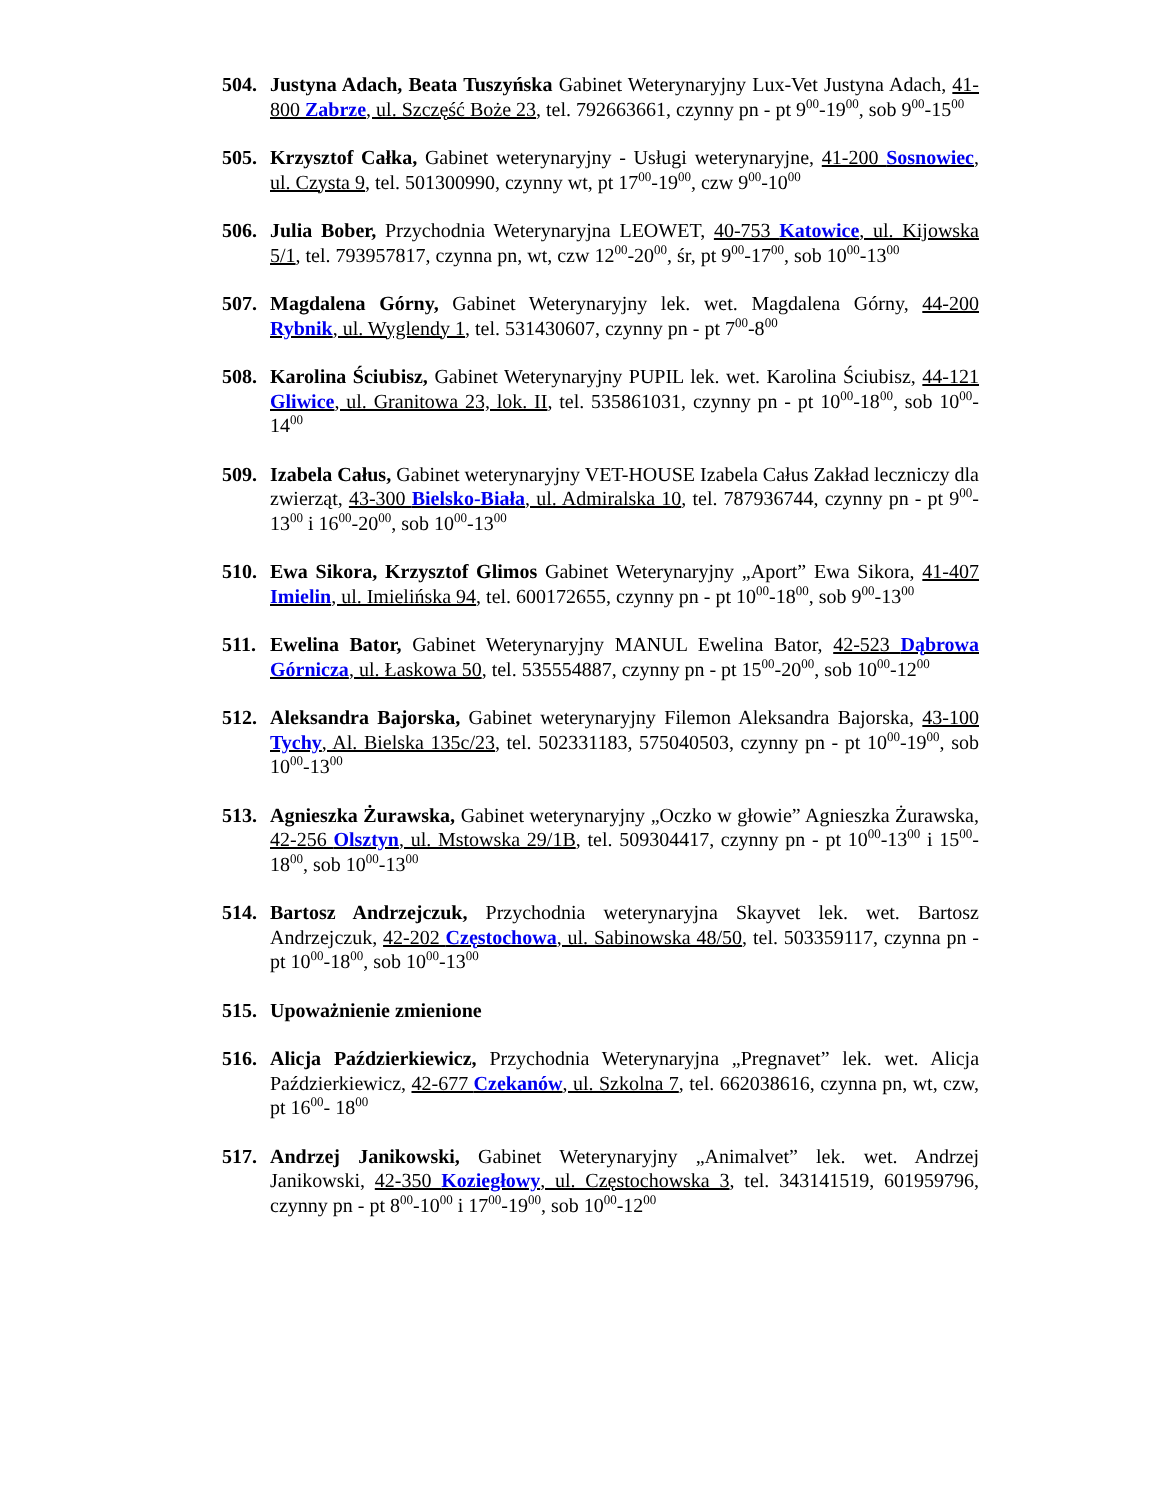504. Justyna Adach, Beata Tuszyńska Gabinet Weterynaryjny Lux-Vet Justyna Adach, 41-800 Zabrze, ul. Szczęść Boże 23, tel. 792663661, czynny pn - pt 9<sup>00</sup>-19<sup>00</sup>, sob 9<sup>00</sup>-15<sup>00</sup>
505. Krzysztof Całka, Gabinet weterynaryjny - Usługi weterynaryjne, 41-200 Sosnowiec, ul. Czysta 9, tel. 501300990, czynny wt, pt 17<sup>00</sup>-19<sup>00</sup>, czw 9<sup>00</sup>-10<sup>00</sup>
506. Julia Bober, Przychodnia Weterynaryjna LEOWET, 40-753 Katowice, ul. Kijowska 5/1, tel. 793957817, czynna pn, wt, czw 12<sup>00</sup>-20<sup>00</sup>, śr, pt 9<sup>00</sup>-17<sup>00</sup>, sob 10<sup>00</sup>-13<sup>00</sup>
507. Magdalena Górny, Gabinet Weterynaryjny lek. wet. Magdalena Górny, 44-200 Rybnik, ul. Wyglendy 1, tel. 531430607, czynny pn - pt 7<sup>00</sup>-8<sup>00</sup>
508. Karolina Ściubisz, Gabinet Weterynaryjny PUPIL lek. wet. Karolina Ściubisz, 44-121 Gliwice, ul. Granitowa 23, lok. II, tel. 535861031, czynny pn - pt 10<sup>00</sup>-18<sup>00</sup>, sob 10<sup>00</sup>-14<sup>00</sup>
509. Izabela Całus, Gabinet weterynaryjny VET-HOUSE Izabela Całus Zakład leczniczy dla zwierząt, 43-300 Bielsko-Biała, ul. Admiralska 10, tel. 787936744, czynny pn - pt 9<sup>00</sup>-13<sup>00</sup> i 16<sup>00</sup>-20<sup>00</sup>, sob 10<sup>00</sup>-13<sup>00</sup>
510. Ewa Sikora, Krzysztof Glimos Gabinet Weterynaryjny „Aport” Ewa Sikora, 41-407 Imielin, ul. Imielińska 94, tel. 600172655, czynny pn - pt 10<sup>00</sup>-18<sup>00</sup>, sob 9<sup>00</sup>-13<sup>00</sup>
511. Ewelina Bator, Gabinet Weterynaryjny MANUL Ewelina Bator, 42-523 Dąbrowa Górnicza, ul. Łaskowa 50, tel. 535554887, czynny pn - pt 15<sup>00</sup>-20<sup>00</sup>, sob 10<sup>00</sup>-12<sup>00</sup>
512. Aleksandra Bajorska, Gabinet weterynaryjny Filemon Aleksandra Bajorska, 43-100 Tychy, Al. Bielska 135c/23, tel. 502331183, 575040503, czynny pn - pt 10<sup>00</sup>-19<sup>00</sup>, sob 10<sup>00</sup>-13<sup>00</sup>
513. Agnieszka Żurawska, Gabinet weterynaryjny „Oczko w głowie” Agnieszka Żurawska, 42-256 Olsztyn, ul. Mstowska 29/1B, tel. 509304417, czynny pn - pt 10<sup>00</sup>-13<sup>00</sup> i 15<sup>00</sup>-18<sup>00</sup>, sob 10<sup>00</sup>-13<sup>00</sup>
514. Bartosz Andrzejczuk, Przychodnia weterynaryjna Skayvet lek. wet. Bartosz Andrzejczuk, 42-202 Częstochowa, ul. Sabinowska 48/50, tel. 503359117, czynna pn - pt 10<sup>00</sup>-18<sup>00</sup>, sob 10<sup>00</sup>-13<sup>00</sup>
515. Upoważnienie zmienione
516. Alicja Paździerkiewicz, Przychodnia Weterynaryjna „Pregnavet” lek. wet. Alicja Paździerkiewicz, 42-677 Czekanów, ul. Szkolna 7, tel. 662038616, czynna pn, wt, czw, pt 16<sup>00</sup>- 18<sup>00</sup>
517. Andrzej Janikowski, Gabinet Weterynaryjny „Animalvet” lek. wet. Andrzej Janikowski, 42-350 Koziegłowy, ul. Częstochowska 3, tel. 343141519, 601959796, czynny pn - pt 8<sup>00</sup>-10<sup>00</sup> i 17<sup>00</sup>-19<sup>00</sup>, sob 10<sup>00</sup>-12<sup>00</sup>